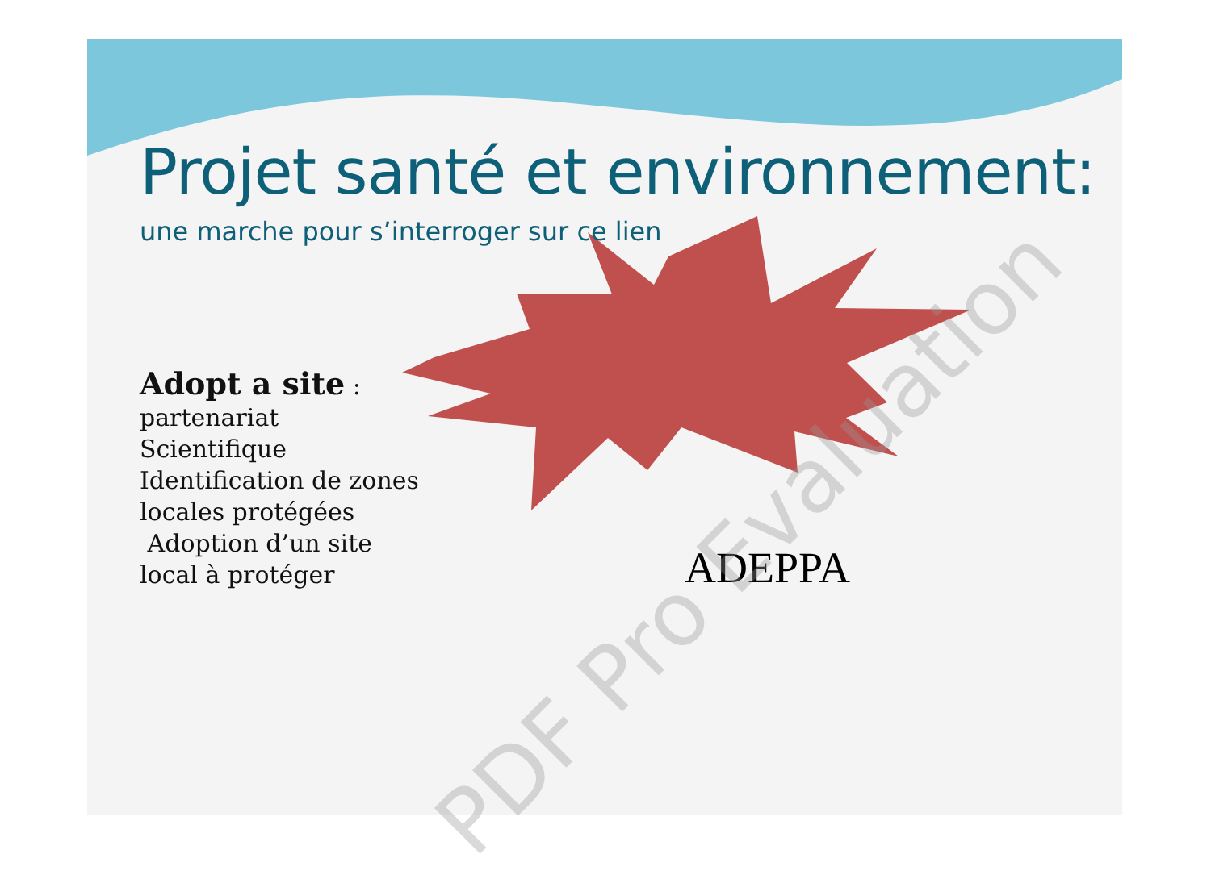Projet santé et environnement:
une marche pour s’interroger sur ce lien
Adopt a site :
partenariat
Scientifique
Identification de zones
locales protégées
Adoption d’un site
local à protéger
ADEPPA
PDF Pro Evaluation